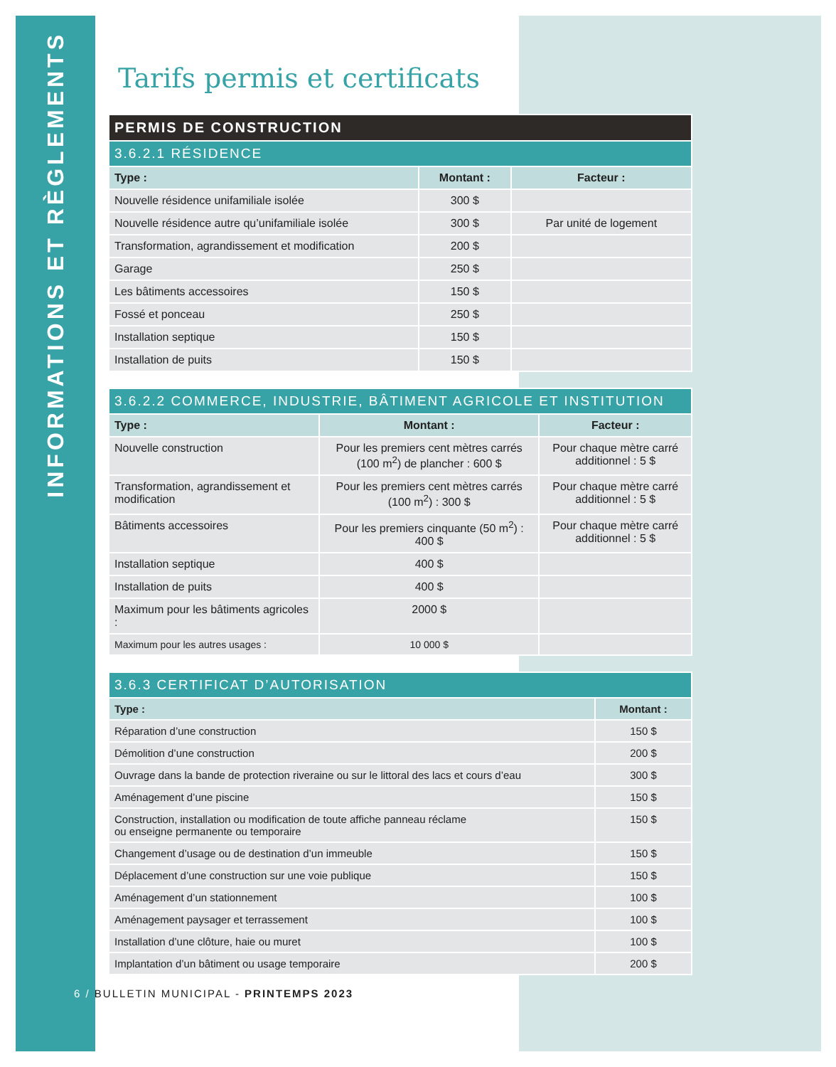INFORMATIONS ET RÈGLEMENTS
Tarifs permis et certificats
| PERMIS DE CONSTRUCTION | | |
| --- | --- | --- |
| 3.6.2.1 RÉSIDENCE | | |
| Type : | Montant : | Facteur : |
| Nouvelle résidence unifamiliale isolée | 300 $ | |
| Nouvelle résidence autre qu’unifamiliale isolée | 300 $ | Par unité de logement |
| Transformation, agrandissement et modification | 200 $ | |
| Garage | 250 $ | |
| Les bâtiments accessoires | 150 $ | |
| Fossé et ponceau | 250 $ | |
| Installation septique | 150 $ | |
| Installation de puits | 150 $ | |
| 3.6.2.2 COMMERCE, INDUSTRIE, BÂTIMENT AGRICOLE ET INSTITUTION | | |
| --- | --- | --- |
| Type : | Montant : | Facteur : |
| Nouvelle construction | Pour les premiers cent mètres carrés (100 m<sup>2</sup>) de plancher : 600 $ | Pour chaque mètre carré additionnel : 5 $ |
| Transformation, agrandissement et modification | Pour les premiers cent mètres carrés (100 m<sup>2</sup>) : 300 $ | Pour chaque mètre carré additionnel : 5 $ |
| Bâtiments accessoires | Pour les premiers cinquante (50 m<sup>2</sup>) : 400 $ | Pour chaque mètre carré additionnel : 5 $ |
| Installation septique | 400 $ | |
| Installation de puits | 400 $ | |
| Maximum pour les bâtiments agricoles : | 2000 $ | |
| Maximum pour les autres usages : | 10 000 $ | |
| 3.6.3 CERTIFICAT D’AUTORISATION | |
| --- | --- |
| Type : | Montant : |
| Réparation d’une construction | 150 $ |
| Démolition d’une construction | 200 $ |
| Ouvrage dans la bande de protection riveraine ou sur le littoral des lacs et cours d’eau | 300 $ |
| Aménagement d’une piscine | 150 $ |
| Construction, installation ou modification de toute affiche panneau réclame ou enseigne permanente ou temporaire | 150 $ |
| Changement d’usage ou de destination d’un immeuble | 150 $ |
| Déplacement d’une construction sur une voie publique | 150 $ |
| Aménagement d’un stationnement | 100 $ |
| Aménagement paysager et terrassement | 100 $ |
| Installation d’une clôture, haie ou muret | 100 $ |
| Implantation d’un bâtiment ou usage temporaire | 200 $ |
6 / BULLETIN MUNICIPAL - PRINTEMPS 2023